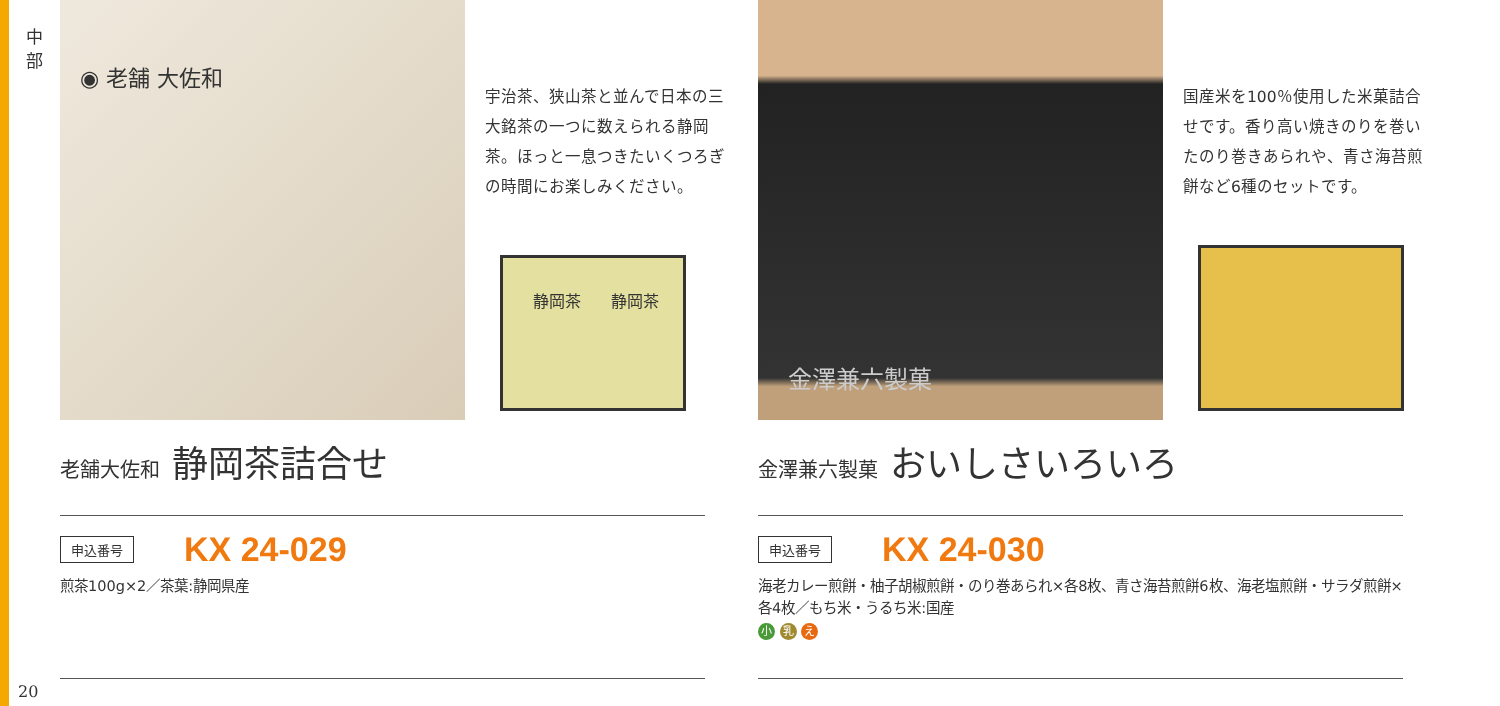中 部
◉ 老舗 大佐和
宇治茶、狭山茶と並んで日本の三大銘茶の一つに数えられる静岡茶。ほっと一息つきたいくつろぎの時間にお楽しみください。
静岡茶 静岡茶
老舗大佐和 静岡茶詰合せ
申込番号 KX 24-029
煎茶100g×2／茶葉:静岡県産
金澤兼六製菓
国産米を100％使用した米菓詰合せです。香り高い焼きのりを巻いたのり巻きあられや、青さ海苔煎餅など6種のセットです。
金澤兼六製菓 おいしさいろいろ
申込番号 KX 24-030
海老カレー煎餅・柚子胡椒煎餅・のり巻あられ×各8枚、青さ海苔煎餅6枚、海老塩煎餅・サラダ煎餅×各4枚／もち米・うるち米:国産
小 乳 え
20